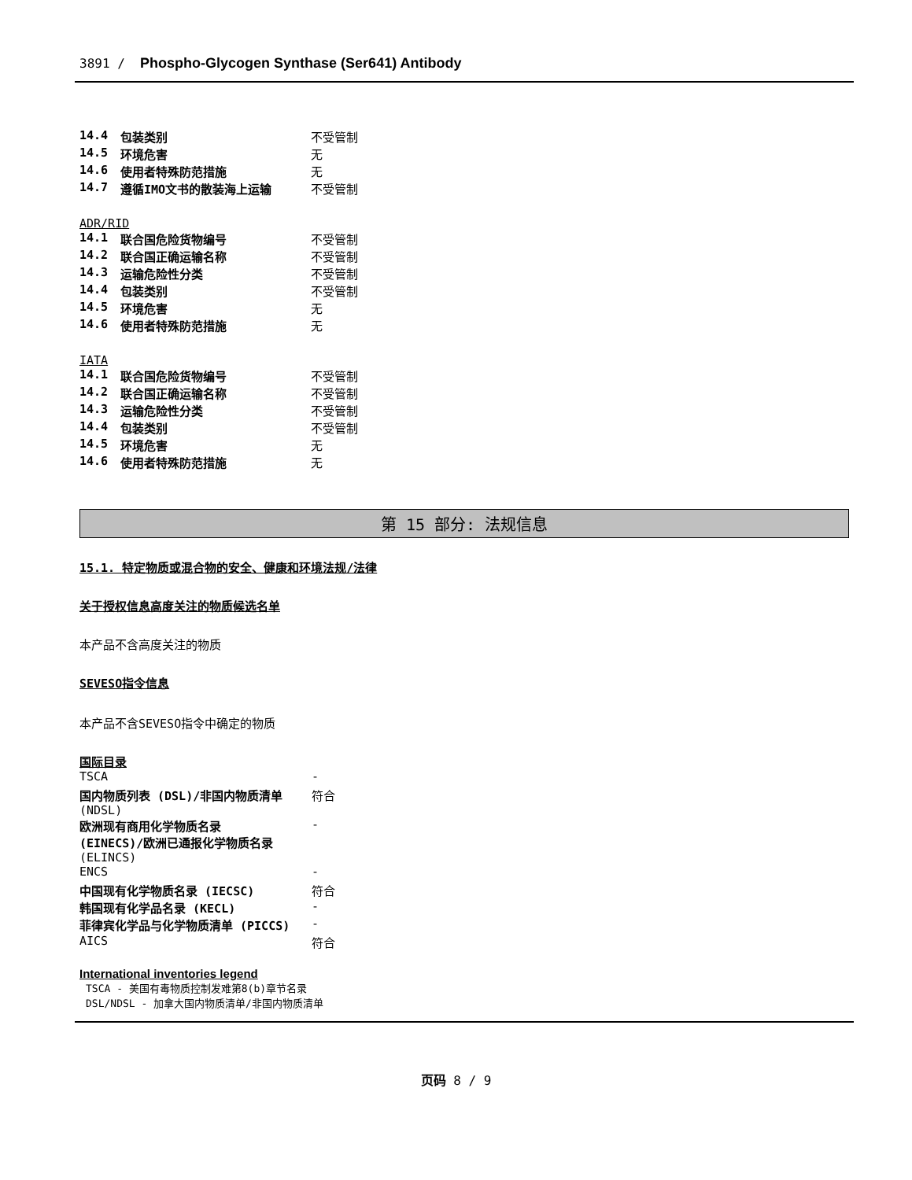3891 / Phospho-Glycogen Synthase (Ser641) Antibody
| 14.4 | 包装类别 | 不受管制 |
| 14.5 | 环境危害 | 无 |
| 14.6 | 使用者特殊防范措施 | 无 |
| 14.7 | 遵循IMO文书的散装海上运输 | 不受管制 |
ADR/RID
| 14.1 | 联合国危险货物编号 | 不受管制 |
| 14.2 | 联合国正确运输名称 | 不受管制 |
| 14.3 | 运输危险性分类 | 不受管制 |
| 14.4 | 包装类别 | 不受管制 |
| 14.5 | 环境危害 | 无 |
| 14.6 | 使用者特殊防范措施 | 无 |
IATA
| 14.1 | 联合国危险货物编号 | 不受管制 |
| 14.2 | 联合国正确运输名称 | 不受管制 |
| 14.3 | 运输危险性分类 | 不受管制 |
| 14.4 | 包装类别 | 不受管制 |
| 14.5 | 环境危害 | 无 |
| 14.6 | 使用者特殊防范措施 | 无 |
第 15 部分: 法规信息
15.1. 特定物质或混合物的安全、健康和环境法规/法律
关于授权信息高度关注的物质候选名单
本产品不含高度关注的物质
SEVESO指令信息
本产品不含SEVESO指令中确定的物质
国际目录
| TSCA | - |
| 国内物质列表 (DSL)/非国内物质清单 (NDSL) | 符合 |
| 欧洲现有商用化学物质名录 (EINECS)/欧洲已通报化学物质名录 (ELINCS) | - |
| ENCS | - |
| 中国现有化学物质名录 (IECSC) | 符合 |
| 韩国现有化学品名录 (KECL) | - |
| 菲律宾化学品与化学物质清单 (PICCS) | - |
| AICS | 符合 |
International inventories legend
TSCA - 美国有毒物质控制发难第8(b)章节名录
DSL/NDSL - 加拿大国内物质清单/非国内物质清单
页码 8 / 9